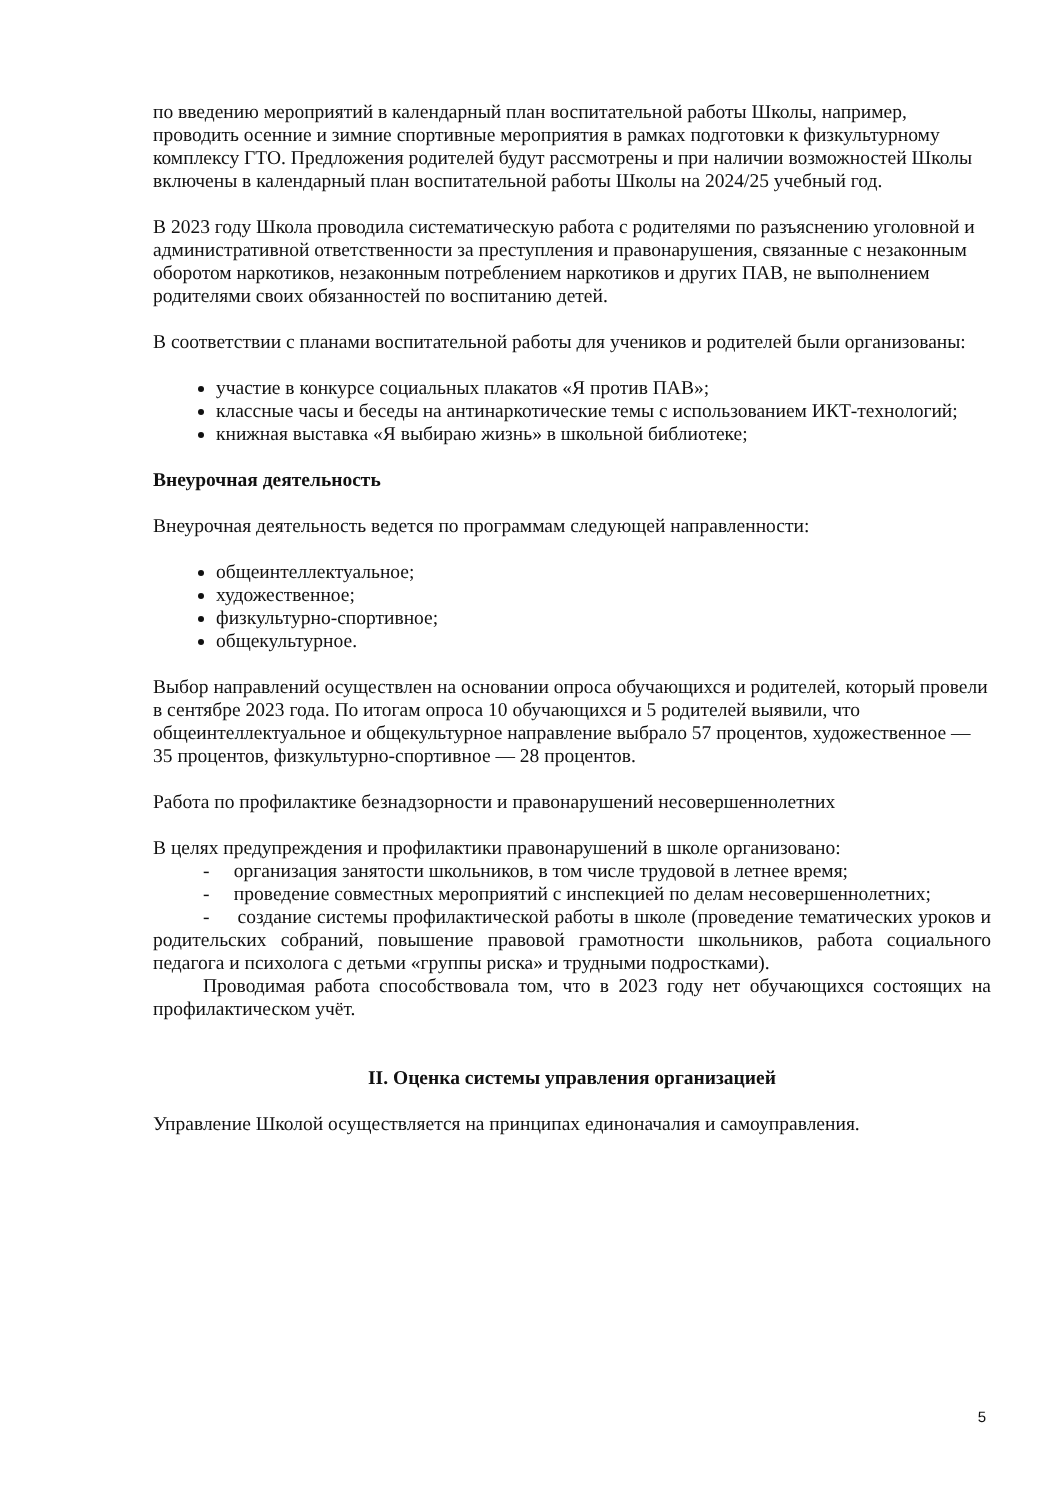по введению мероприятий в календарный план воспитательной работы Школы, например, проводить осенние и зимние спортивные мероприятия в рамках подготовки к физкультурному комплексу ГТО. Предложения родителей будут рассмотрены и при наличии возможностей Школы включены в календарный план воспитательной работы Школы на 2024/25 учебный год.
В 2023 году Школа проводила систематическую работа с родителями по разъяснению уголовной и административной ответственности за преступления и правонарушения, связанные с незаконным оборотом наркотиков, незаконным потреблением наркотиков и других ПАВ, не выполнением родителями своих обязанностей по воспитанию детей.
В соответствии с планами воспитательной работы для учеников и родителей были организованы:
участие в конкурсе социальных плакатов «Я против ПАВ»;
классные часы и беседы на антинаркотические темы с использованием ИКТ-технологий;
книжная выставка «Я выбираю жизнь» в школьной библиотеке;
Внеурочная деятельность
Внеурочная деятельность ведется по программам следующей направленности:
общеинтеллектуальное;
художественное;
физкультурно-спортивное;
общекультурное.
Выбор направлений осуществлен на основании опроса обучающихся и родителей, который провели в сентябре 2023 года. По итогам опроса 10 обучающихся и 5 родителей выявили, что общеинтеллектуальное и общекультурное направление выбрало 57 процентов, художественное — 35 процентов, физкультурно-спортивное — 28 процентов.
Работа по профилактике безнадзорности и правонарушений несовершеннолетних
В целях предупреждения и профилактики правонарушений в школе организовано:
- организация занятости школьников, в том числе трудовой в летнее время;
- проведение совместных мероприятий с инспекцией по делам несовершеннолетних;
- создание системы профилактической работы в школе (проведение тематических уроков и родительских собраний, повышение правовой грамотности школьников, работа социального педагога и психолога с детьми «группы риска» и трудными подростками).
Проводимая работа способствовала том, что в 2023 году нет обучающихся состоящих на профилактическом учёт.
II. Оценка системы управления организацией
Управление Школой осуществляется на принципах единоначалия и самоуправления.
5